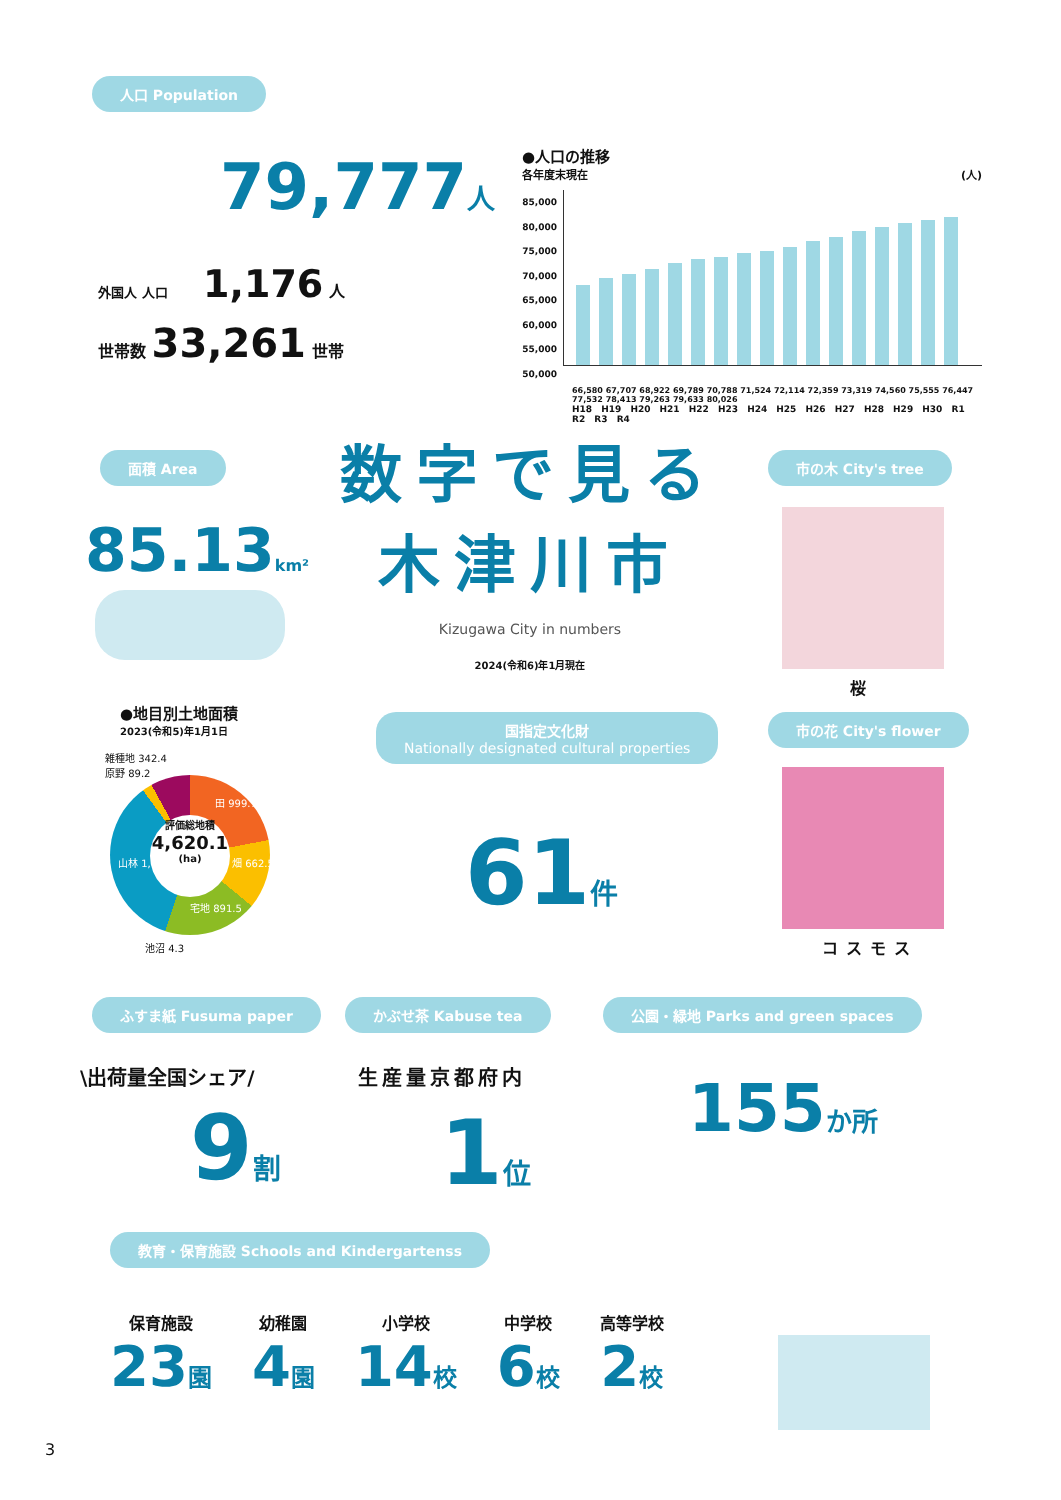人口 Population
79,777 人
外国人 人口 1,176 人
世帯数 33,261 世帯
●人口の推移
各年度末現在 (人)
85,000
80,000
75,000
70,000
65,000
60,000
55,000
50,000
66,580 67,707 68,922 69,789 70,788 71,524 72,114 72,359 73,319 74,560 75,555 76,447 77,532 78,413 79,263 79,633 80,026
H18 H19 H20 H21 H22 H23 H24 H25 H26 H27 H28 H29 H30 R1 R2 R3 R4
面積 Area
85.13 km²
数字で見る
木津川市
Kizugawa City in numbers
2024(令和6)年1月現在
市の木 City's tree
桜
●地目別土地面積
2023(令和5)年1月1日
評価総地積
4,620.1
(ha)
雑種地 342.4
原野 89.2
田 999.7
畑 662.5
宅地 891.5
山林 1,633
池沼 4.3
国指定文化財
Nationally designated cultural properties
61 件
市の花 City's flower
コスモス
ふすま紙 Fusuma paper かぶせ茶 Kabuse tea
公園・緑地 Parks and green spaces
\出荷量全国シェア/
9 割
生産量京都府内
1 位
155 か所
教育・保育施設 Schools and Kindergartenss
保育施設
23 園
幼稚園
4 園
小学校
14 校
中学校
6 校
高等学校
2 校
3